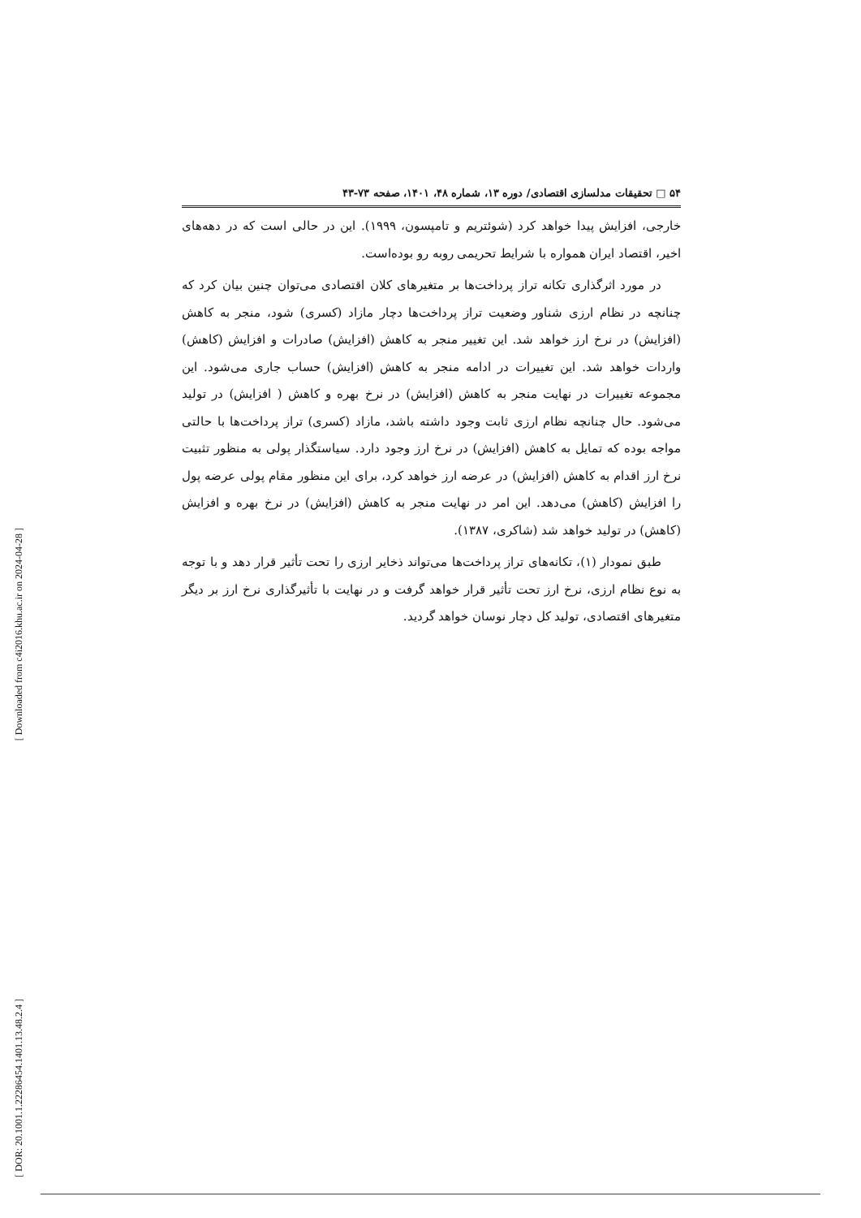[ Downloaded from c4i2016.khu.ac.ir on 2024-04-28 ]
[ DOR: 20.1001.1.22286454.1401.13.48.2.4 ]
۵۴ □ تحقیقات مدلسازی اقتصادی/ دوره ۱۳، شماره ۴۸، ۱۴۰۱، صفحه ۷۳-۴۳
خارجی، افزایش پیدا خواهد کرد (شوئتریم و تامپسون، ۱۹۹۹). این در حالی است که در دهه‌های اخیر، اقتصاد ایران همواره با شرایط تحریمی روبه رو بوده‌است.
در مورد اثرگذاری تکانه تراز پرداخت‌ها بر متغیرهای کلان اقتصادی می‌توان چنین بیان کرد که چنانچه در نظام ارزی شناور وضعیت تراز پرداخت‌ها دچار مازاد (کسری) شود، منجر به کاهش (افزایش) در نرخ ارز خواهد شد. این تغییر منجر به کاهش (افزایش) صادرات و افزایش (کاهش) واردات خواهد شد. این تغییرات در ادامه منجر به کاهش (افزایش) حساب جاری می‌شود. این مجموعه تغییرات در نهایت منجر به کاهش (افزایش) در نرخ بهره و کاهش ( افزایش) در تولید می‌شود. حال چنانچه نظام ارزی ثابت وجود داشته باشد، مازاد (کسری) تراز پرداخت‌ها با حالتی مواجه بوده که تمایل به کاهش (افزایش) در نرخ ارز وجود دارد. سیاستگذار پولی به منظور تثبیت نرخ ارز اقدام به کاهش (افزایش) در عرضه ارز خواهد کرد، برای این منظور مقام پولی عرضه پول را افزایش (کاهش) می‌دهد. این امر در نهایت منجر به کاهش (افزایش) در نرخ بهره و افزایش (کاهش) در تولید خواهد شد (شاکری، ۱۳۸۷).
طبق نمودار (۱)، تکانه‌های تراز پرداخت‌ها می‌تواند ذخایر ارزی را تحت تأثیر قرار دهد و با توجه به نوع نظام ارزی، نرخ ارز تحت تأثیر قرار خواهد گرفت و در نهایت با تأثیرگذاری نرخ ارز بر دیگر متغیرهای اقتصادی، تولید کل دچار نوسان خواهد گردید.